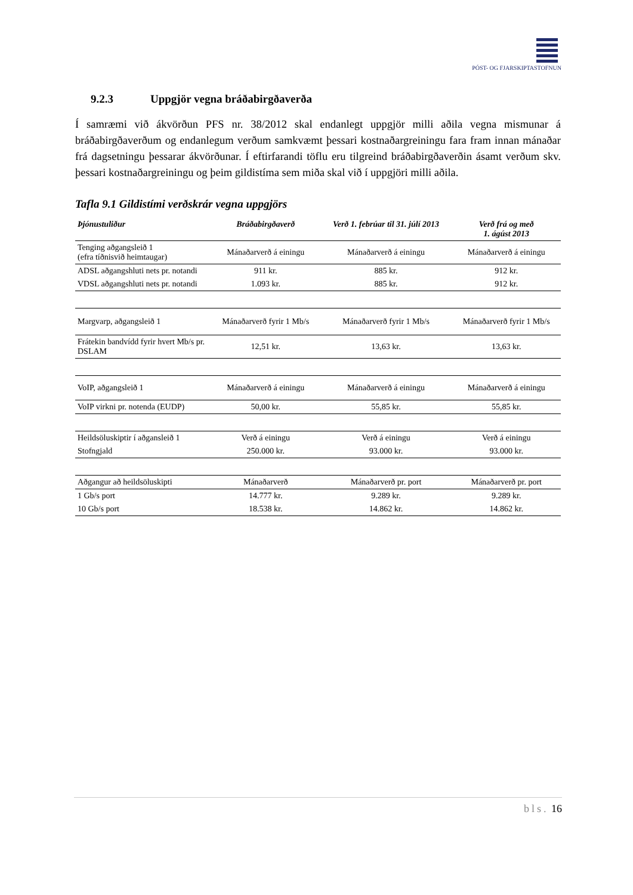PÓST- OG FJARSKIPTASTOFNUN
9.2.3 Uppgjör vegna bráðabirgðaverða
Í samræmi við ákvörðun PFS nr. 38/2012 skal endanlegt uppgjör milli aðila vegna mismunar á bráðabirgðaverðum og endanlegum verðum samkvæmt þessari kostnaðargreiningu fara fram innan mánaðar frá dagsetningu þessarar ákvörðunar. Í eftirfarandi töflu eru tilgreind bráðabirgðaverðin ásamt verðum skv. þessari kostnaðargreiningu og þeim gildistíma sem miða skal við í uppgjöri milli aðila.
Tafla 9.1 Gildistími verðskrár vegna uppgjörs
| Þjónustuliður | Bráðabirgðaverð | Verð 1. febrúar til 31. júlí 2013 | Verð frá og með 1. ágúst 2013 |
| --- | --- | --- | --- |
| Tenging aðgangsleið 1 (efra tíðnisvið heimtaugar) | Mánaðarverð á einingu | Mánaðarverð á einingu | Mánaðarverð á einingu |
| ADSL aðgangshluti nets pr. notandi | 911 kr. | 885 kr. | 912 kr. |
| VDSL aðgangshluti nets pr. notandi | 1.093 kr. | 885 kr. | 912 kr. |
| Margvarp, aðgangsleið 1 | Mánaðarverð fyrir 1 Mb/s | Mánaðarverð fyrir 1 Mb/s | Mánaðarverð fyrir 1 Mb/s |
| Frátekin bandvídd fyrir hvert Mb/s pr. DSLAM | 12,51 kr. | 13,63 kr. | 13,63 kr. |
| VoIP, aðgangsleið 1 | Mánaðarverð á einingu | Mánaðarverð á einingu | Mánaðarverð á einingu |
| VoIP virkni pr. notenda (EUDP) | 50,00 kr. | 55,85 kr. | 55,85 kr. |
| Heildsöluskiptir í aðganslеið 1 | Verð á einingu | Verð á einingu | Verð á einingu |
| Stofngjald | 250.000 kr. | 93.000 kr. | 93.000 kr. |
| Aðgangur að heildsöluskipti | Mánaðarverð | Mánaðarverð pr. port | Mánaðarverð pr. port |
| 1 Gb/s port | 14.777 kr. | 9.289 kr. | 9.289 kr. |
| 10 Gb/s port | 18.538 kr. | 14.862 kr. | 14.862 kr. |
bls. 16